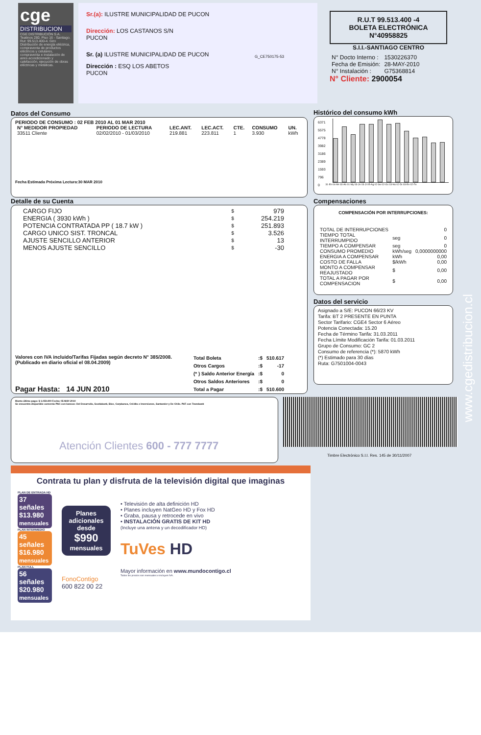cge
DISTRIBUCION
CGE DISTRIBUCIÓN S.A. Teatinos 280, Piso 16 - Santiago. Rut: 99.513.400-4. Giro Distribución de energía eléctrica, compraventa de productos eléctricos y celulares, compraventa e instalación de aires acondicionado y calefacción, ejecución de obras eléctricas y metálicas.
Sr.(a): ILUSTRE MUNICIPALIDAD DE PUCON
Dirección: LOS CASTANOS S/N
PUCON
Sr. (a) ILUSTRE MUNICIPALIDAD DE PUCON
Dirección : ESQ LOS ABETOS
PUCON
G_CE750175-53
R.U.T 99.513.400 -4
BOLETA ELECTRÓNICA
N°40958825
S.I.I.-SANTIAGO CENTRO
| N° Docto Interno : | 1530226370 |
| Fecha de Emisión: | 28-MAY-2010 |
| N° Instalación : | G75368814 |
N° Cliente: 2900054
Datos del Consumo
PERIODO DE CONSUMO : 02 FEB 2010 AL 01 MAR 2010
| N° MEDIDOR PROPIEDAD | PERIODO DE LECTURA | LEC.ANT. | LEC.ACT. | CTE. | CONSUMO | UN. |
| --- | --- | --- | --- | --- | --- | --- |
| 33511 Cliente | 02/02/2010 - 01/03/2010 | 219.881 | 223.811 | 1 | 3.930 | kWh |
Fecha Estimada Próxima Lectura:30 MAR 2010
Detalle de su Cuenta
| CARGO FIJO | $ | 979 |
| ENERGIA ( 3930 kWh ) | $ | 254.219 |
| POTENCIA CONTRATADA PP ( 18.7 kW ) | $ | 251.893 |
| CARGO UNICO SIST. TRONCAL | $ | 3.526 |
| AJUSTE SENCILLO ANTERIOR | $ | 13 |
| MENOS AJUSTE SENCILLO | $ | -30 |
Valores con IVA incluido/Tarifas Fijadas según decreto N° 385/2008. (Publicado en diario oficial el 08.04.2009)
Pagar Hasta: 14 JUN 2010
| Total Boleta | :$ | 510.617 |
| Otros Cargos | :$ | -17 |
| (* ) Saldo Anterior Energía | :$ | 0 |
| Otros Saldos Anteriores | :$ | 0 |
| Total a Pagar | :$ | 510.600 |
Histórico del consumo kWh
6371
5575
4778
3982
3186
2389
1593
796
0
31-En 04-Mr 03-Ab 01-My 03-Jn 03-Jl 05-Ag 02-Se 02-Oc 03-No 02-Di 03-En 02-Fe
Compensaciones
COMPENSACIÓN POR INTERRUPCIONES:
| TOTAL DE INTERRUPCIONES | | 0 |
| TIEMPO TOTAL INTERRUMPIDO | seg | 0 |
| TIEMPO A COMPENSAR | seg | 0 |
| CONSUMO PROMEDIO | kWh/seg | 0,0000000000 |
| ENERGIA A COMPENSAR | kWh | 0,00 |
| COSTO DE FALLA | $/kWh | 0,00 |
| MONTO A COMPENSAR REAJUSTADO | $ | 0,00 |
| TOTAL A PAGAR POR COMPENSACION | $ | 0,00 |
Datos del servicio
Asignado a S/E: PUCON 66/23 KV
Tarifa: BT 2 PRESENTE EN PUNTA
Sector Tarifario: CGE4 Sector 6 Aéreo
Potencia Conectada: 15.20
Fecha de Término Tarifa: 31.03.2011
Fecha Límite Modificación Tarifa: 01.03.2011
Grupo de Consumo: GC 2
Consumo de referencia (*): 5870 kWh
(*) Estimado para 30 días
Ruta: G7501004-0043
Monto último pago: $ 1.059.400 Fecha: 05-MAY-2010
Se encuentra disponible convenio PAC con bancos: Del Desarrollo, Scotiabank, Bice, Corpbanca, Crédito e Inversiones, Santander y De Chile. PAT con Transbank
Atención Clientes 600 - 777 7777
Timbre Electrónico S.I.I. Res. 145 de 30/11/2007
www.cgedistribucion.cl
Contrata tu plan y disfruta de la televisión digital que imaginas
PLAN DE ENTRADA HD
37 señales
$13.980
mensuales
PLAN INTERMEDIO
45 señales
$16.980
mensuales
PLAN FULL
56 señales
$20.980
mensuales
Planes adicionales desde
$990
mensuales
FonoContigo
600 822 00 22
• Televisión de alta definición HD
• Planes incluyen NatGeo HD y Fox HD
• Graba, pausa y retrocede en vivo
• INSTALACIÓN GRATIS DE KIT HD
(Incluye una antena y un decodificador HD)
TuVes HD
Mayor información en www.mundocontigo.cl
Todos los precios son mensuales e incluyen IVA.